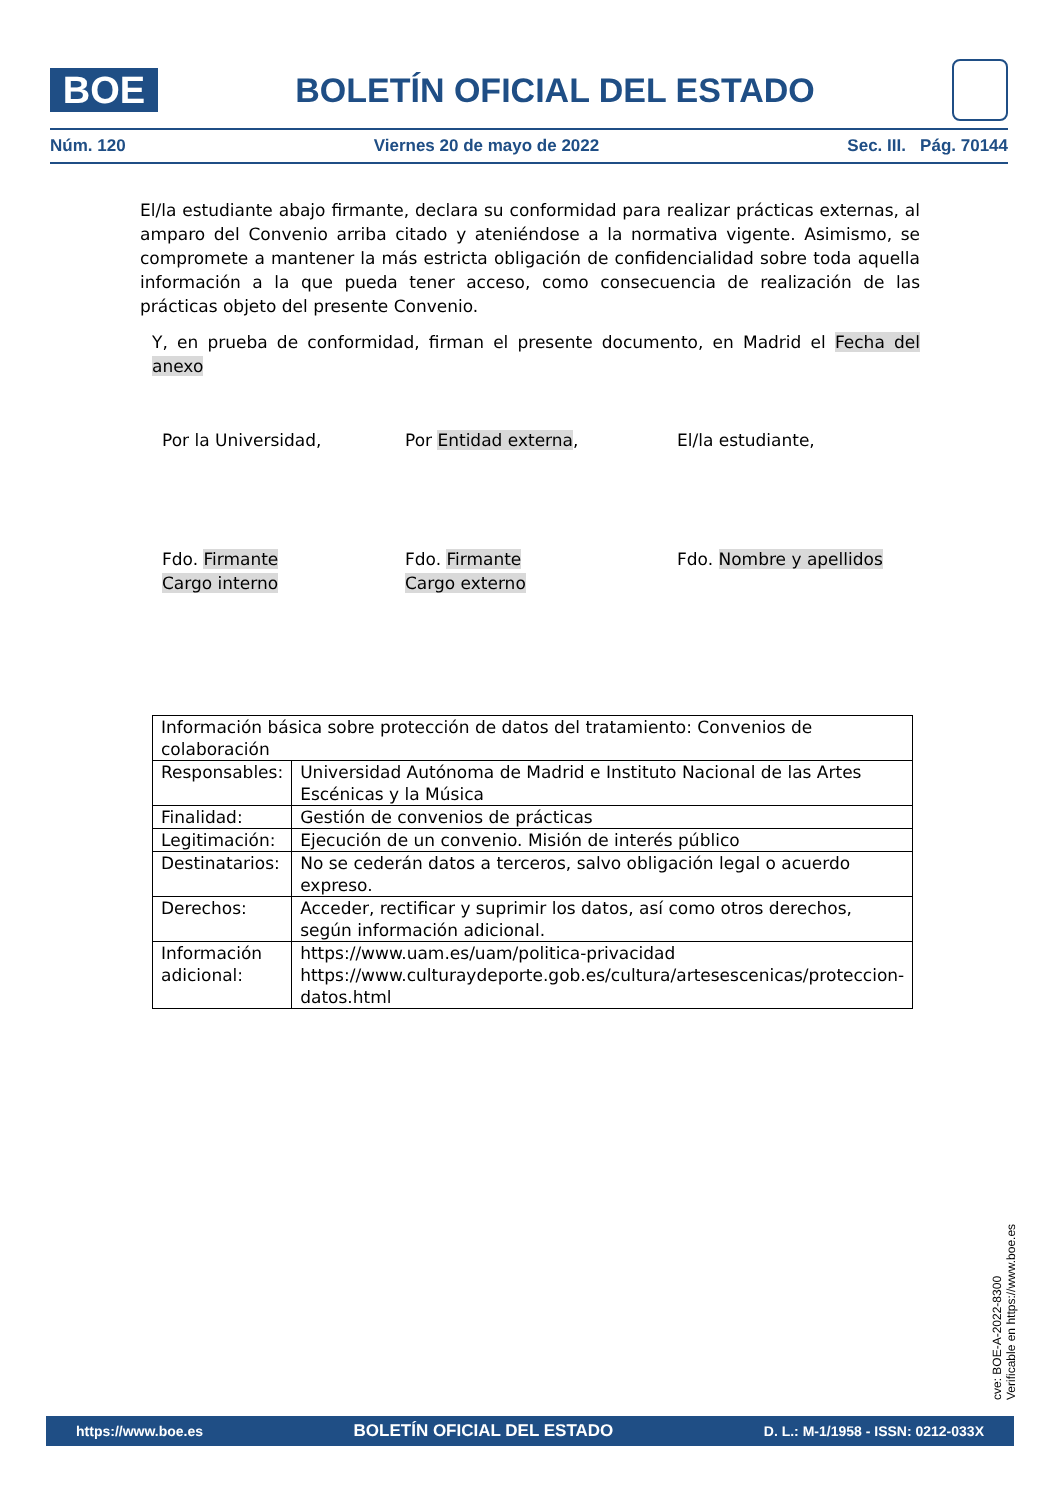BOE
BOLETÍN OFICIAL DEL ESTADO
Núm. 120 Viernes 20 de mayo de 2022 Sec. III. Pág. 70144
El/la estudiante abajo firmante, declara su conformidad para realizar prácticas externas, al amparo del Convenio arriba citado y ateniéndose a la normativa vigente. Asimismo, se compromete a mantener la más estricta obligación de confidencialidad sobre toda aquella información a la que pueda tener acceso, como consecuencia de realización de las prácticas objeto del presente Convenio.
Y, en prueba de conformidad, firman el presente documento, en Madrid el Fecha del anexo
Por la Universidad, Por Entidad externa, El/la estudiante,
Fdo. Firmante
Cargo interno
Fdo. Firmante
Cargo externo
Fdo. Nombre y apellidos
| Información básica sobre protección de datos del tratamiento: Convenios de colaboración | |
| Responsables: | Universidad Autónoma de Madrid e Instituto Nacional de las Artes Escénicas y la Música |
| Finalidad: | Gestión de convenios de prácticas |
| Legitimación: | Ejecución de un convenio. Misión de interés público |
| Destinatarios: | No se cederán datos a terceros, salvo obligación legal o acuerdo expreso. |
| Derechos: | Acceder, rectificar y suprimir los datos, así como otros derechos, según información adicional. |
| Información adicional: | https://www.uam.es/uam/politica-privacidad https://www.culturaydeporte.gob.es/cultura/artesescenicas/proteccion-datos.html |
cve: BOE-A-2022-8300
Verificable en https://www.boe.es
https://www.boe.es BOLETÍN OFICIAL DEL ESTADO D. L.: M-1/1958 - ISSN: 0212-033X